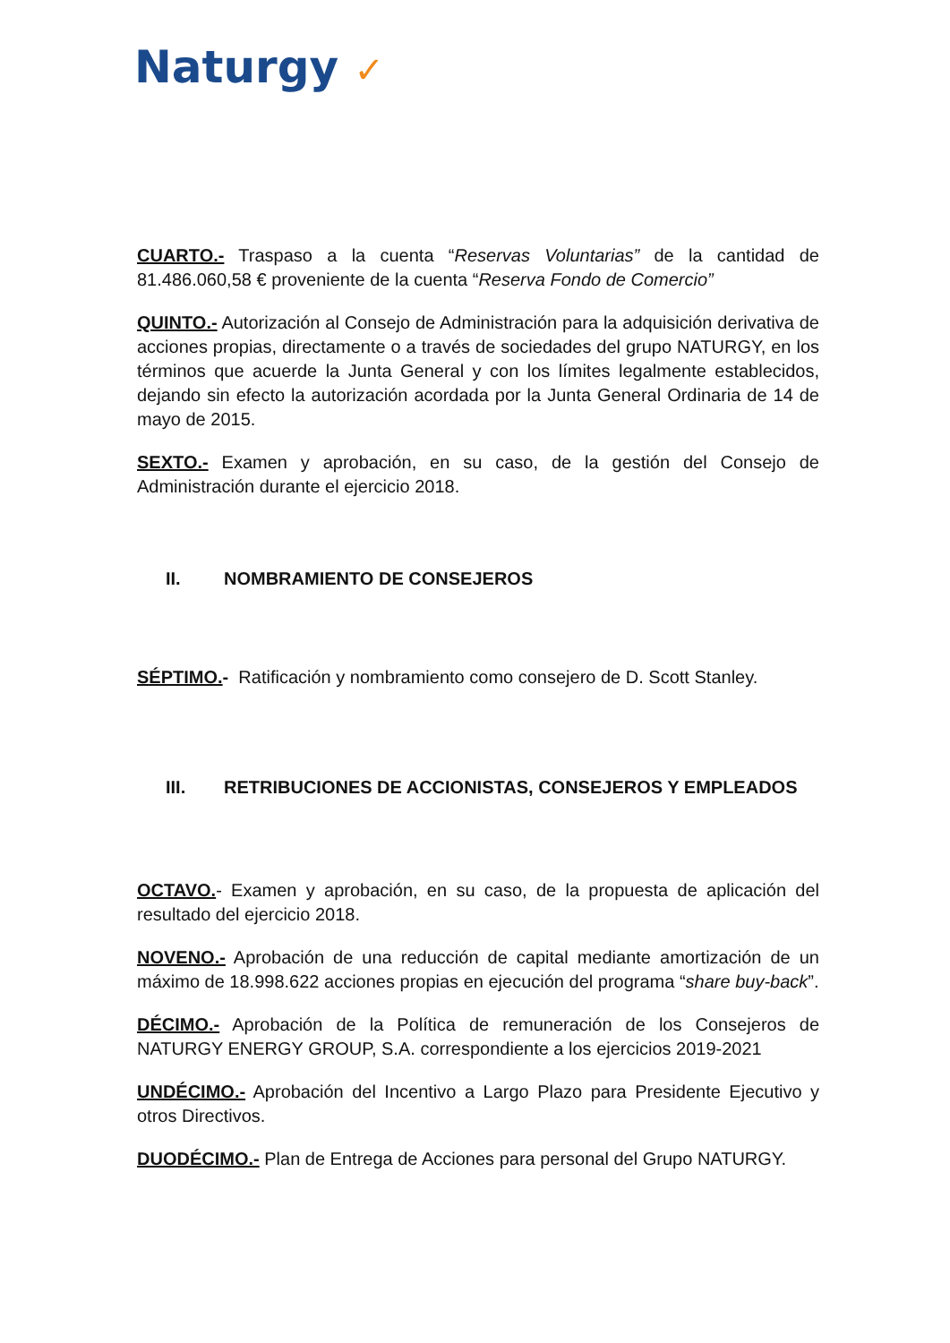Naturgy ✓
CUARTO.- Traspaso a la cuenta “Reservas Voluntarias” de la cantidad de 81.486.060,58 € proveniente de la cuenta “Reserva Fondo de Comercio”
QUINTO.- Autorización al Consejo de Administración para la adquisición derivativa de acciones propias, directamente o a través de sociedades del grupo NATURGY, en los términos que acuerde la Junta General y con los límites legalmente establecidos, dejando sin efecto la autorización acordada por la Junta General Ordinaria de 14 de mayo de 2015.
SEXTO.- Examen y aprobación, en su caso, de la gestión del Consejo de Administración durante el ejercicio 2018.
II. NOMBRAMIENTO DE CONSEJEROS
SÉPTIMO.- Ratificación y nombramiento como consejero de D. Scott Stanley.
III. RETRIBUCIONES DE ACCIONISTAS, CONSEJEROS Y EMPLEADOS
OCTAVO.- Examen y aprobación, en su caso, de la propuesta de aplicación del resultado del ejercicio 2018.
NOVENO.- Aprobación de una reducción de capital mediante amortización de un máximo de 18.998.622 acciones propias en ejecución del programa “share buy-back”.
DÉCIMO.- Aprobación de la Política de remuneración de los Consejeros de NATURGY ENERGY GROUP, S.A. correspondiente a los ejercicios 2019-2021
UNDÉCIMO.- Aprobación del Incentivo a Largo Plazo para Presidente Ejecutivo y otros Directivos.
DUODÉCIMO.- Plan de Entrega de Acciones para personal del Grupo NATURGY.